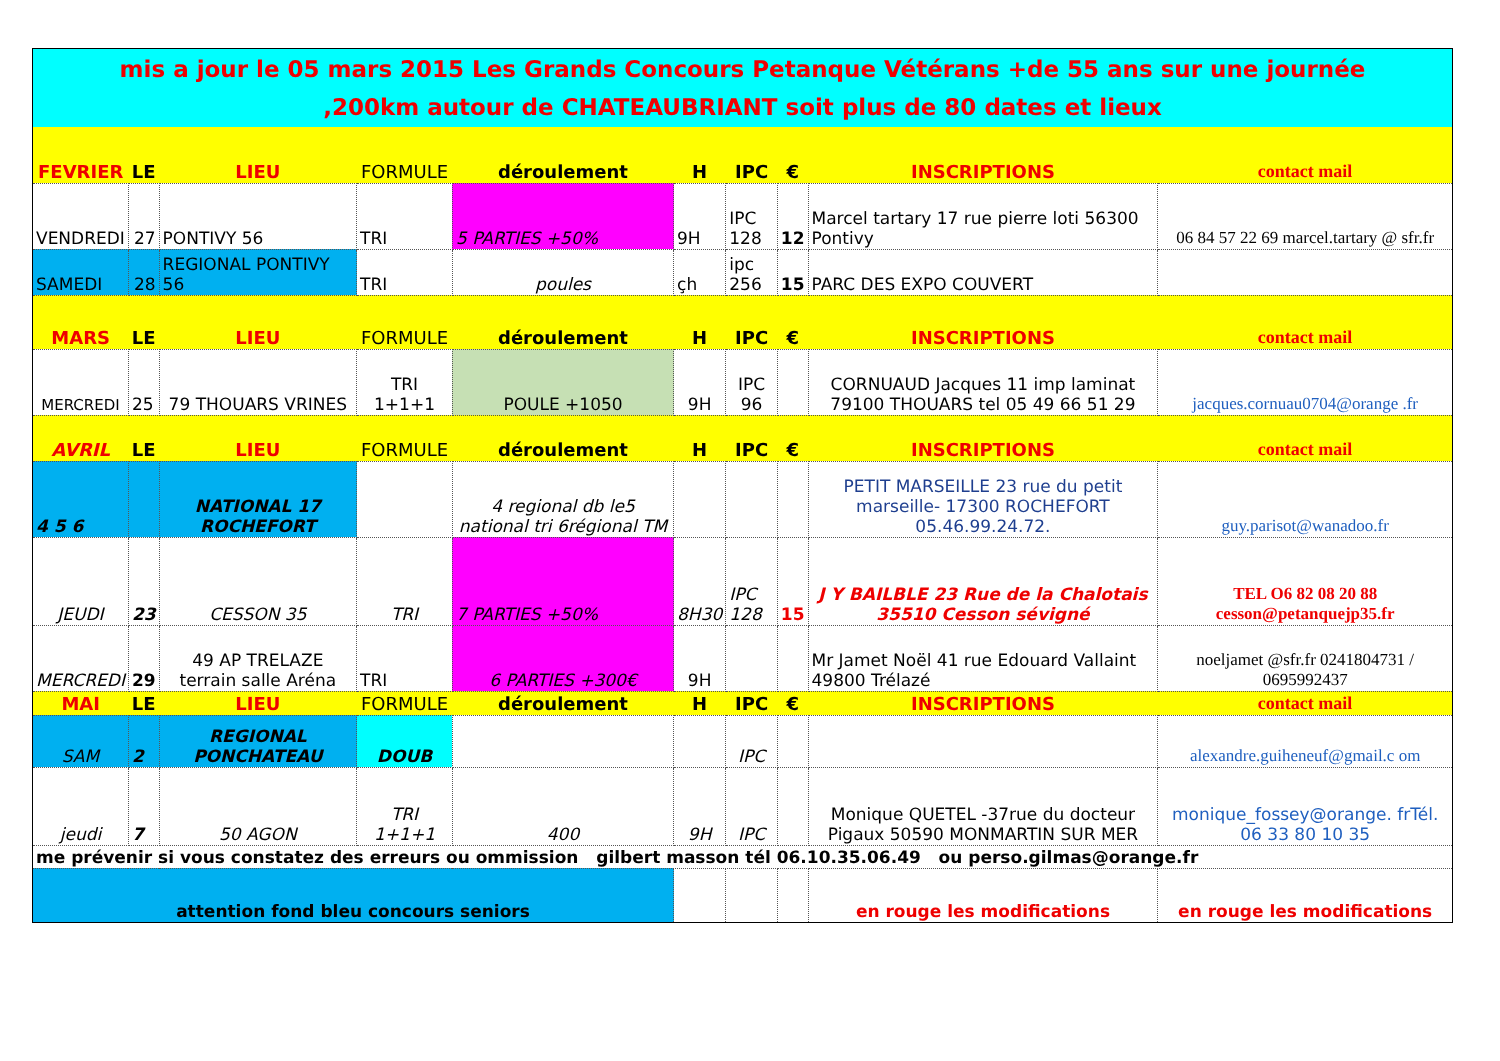| mis a jour le 05 mars 2015 Les Grands Concours Petanque Vétérans +de 55 ans sur une journée ,200km autour de CHATEAUBRIANT soit plus de 80 dates et lieux | | | | | | | | | |
| FEVRIER | LE | LIEU | FORMULE | déroulement | H | IPC | € | INSCRIPTIONS | contact mail |
| VENDREDI | 27 | PONTIVY 56 | TRI | 5 PARTIES +50% | 9H | IPC 128 | 12 | Marcel tartary 17 rue pierre loti 56300 Pontivy | 06 84 57 22 69 marcel.tartary @ sfr.fr |
| SAMEDI | 28 | REGIONAL PONTIVY 56 | TRI | poules | çh | ipc 256 | 15 | PARC DES EXPO COUVERT | |
| MARS | LE | LIEU | FORMULE | déroulement | H | IPC | € | INSCRIPTIONS | contact mail |
| MERCREDI | 25 | 79 THOUARS VRINES | TRI 1+1+1 | POULE +1050 | 9H | IPC 96 | | CORNUAUD Jacques 11 imp laminat 79100 THOUARS tel 05 49 66 51 29 | jacques.cornuau0704@orange .fr |
| AVRIL | LE | LIEU | FORMULE | déroulement | H | IPC | € | INSCRIPTIONS | contact mail |
| 4 5 6 | | NATIONAL 17 ROCHEFORT | | 4 regional db le5 national tri 6régional TM | | | | PETIT MARSEILLE 23 rue du petit marseille- 17300 ROCHEFORT 05.46.99.24.72. | guy.parisot@wanadoo.fr |
| JEUDI | 23 | CESSON 35 | TRI | 7 PARTIES +50% | 8H30 | IPC 128 | 15 | J Y BAILBLE 23 Rue de la Chalotais 35510 Cesson sévigné | TEL O6 82 08 20 88 cesson@petanquejp35.fr |
| MERCREDI | 29 | 49 AP TRELAZE terrain salle Aréna | TRI | 6 PARTIES +300€ | 9H | | | Mr Jamet Noël 41 rue Edouard Vallaint 49800 Trélazé | noeljamet @sfr.fr 0241804731 / 0695992437 |
| MAI | LE | LIEU | FORMULE | déroulement | H | IPC | € | INSCRIPTIONS | contact mail |
| SAM | 2 | REGIONAL PONCHATEAU | DOUB | | | IPC | | | alexandre.guiheneuf@gmail.c om |
| jeudi | 7 | 50 AGON | TRI 1+1+1 | 400 | 9H | IPC | | Monique QUETEL -37rue du docteur Pigaux 50590 MONMARTIN SUR MER | monique_fossey@orange. frTél. 06 33 80 10 35 |
| me prévenir si vous constatez des erreurs ou ommission gilbert masson tél 06.10.35.06.49 ou perso.gilmas@orange.fr | | | | | | | | | |
| attention fond bleu concours seniors | | | | | | | | en rouge les modifications | en rouge les modifications |